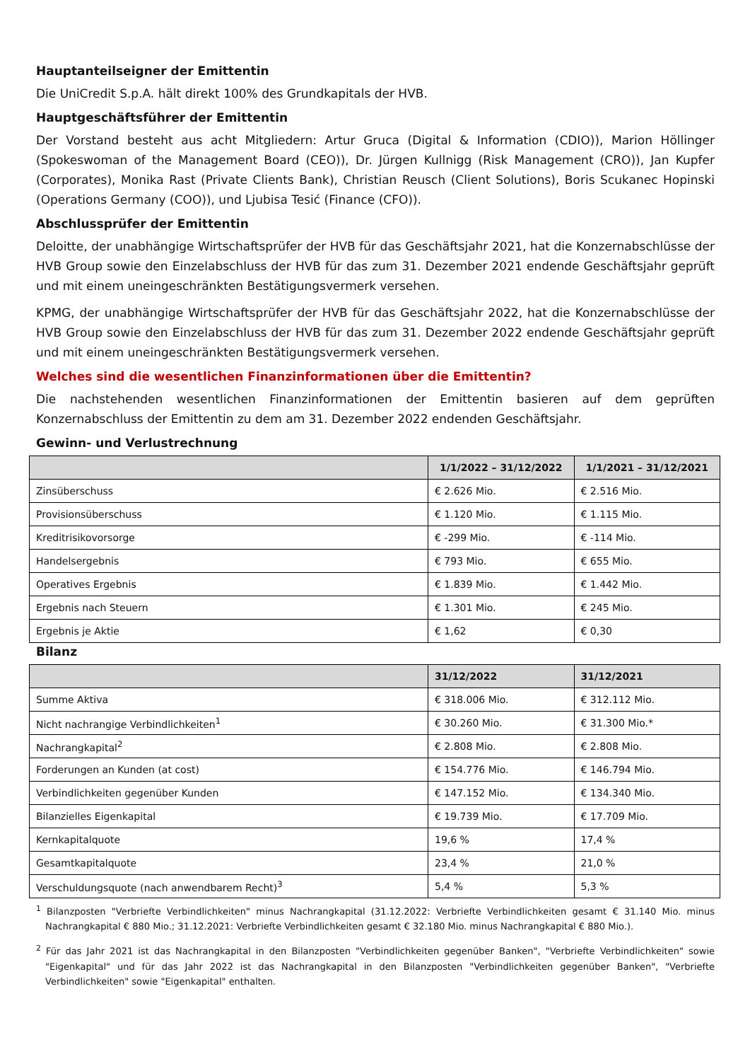Hauptanteilseigner der Emittentin
Die UniCredit S.p.A. hält direkt 100% des Grundkapitals der HVB.
Hauptgeschäftsführer der Emittentin
Der Vorstand besteht aus acht Mitgliedern: Artur Gruca (Digital & Information (CDIO)), Marion Höllinger (Spokeswoman of the Management Board (CEO)), Dr. Jürgen Kullnigg (Risk Management (CRO)), Jan Kupfer (Corporates), Monika Rast (Private Clients Bank), Christian Reusch (Client Solutions), Boris Scukanec Hopinski (Operations Germany (COO)), und Ljubisa Tesić (Finance (CFO)).
Abschlussprüfer der Emittentin
Deloitte, der unabhängige Wirtschaftsprüfer der HVB für das Geschäftsjahr 2021, hat die Konzernabschlüsse der HVB Group sowie den Einzelabschluss der HVB für das zum 31. Dezember 2021 endende Geschäftsjahr geprüft und mit einem uneingeschränkten Bestätigungsvermerk versehen.
KPMG, der unabhängige Wirtschaftsprüfer der HVB für das Geschäftsjahr 2022, hat die Konzernabschlüsse der HVB Group sowie den Einzelabschluss der HVB für das zum 31. Dezember 2022 endende Geschäftsjahr geprüft und mit einem uneingeschränkten Bestätigungsvermerk versehen.
Welches sind die wesentlichen Finanzinformationen über die Emittentin?
Die nachstehenden wesentlichen Finanzinformationen der Emittentin basieren auf dem geprüften Konzernabschluss der Emittentin zu dem am 31. Dezember 2022 endenden Geschäftsjahr.
Gewinn- und Verlustrechnung
| | 1/1/2022 – 31/12/2022 | 1/1/2021 – 31/12/2021 |
| --- | --- | --- |
| Zinsüberschuss | € 2.626 Mio. | € 2.516 Mio. |
| Provisionsüberschuss | € 1.120 Mio. | € 1.115 Mio. |
| Kreditrisikovorsorge | € -299 Mio. | € -114 Mio. |
| Handelsergebnis | € 793 Mio. | € 655 Mio. |
| Operatives Ergebnis | € 1.839 Mio. | € 1.442 Mio. |
| Ergebnis nach Steuern | € 1.301 Mio. | € 245 Mio. |
| Ergebnis je Aktie | € 1,62 | € 0,30 |
Bilanz
| | 31/12/2022 | 31/12/2021 |
| --- | --- | --- |
| Summe Aktiva | € 318.006 Mio. | € 312.112 Mio. |
| Nicht nachrangige Verbindlichkeiten<sup>1</sup> | € 30.260 Mio. | € 31.300 Mio.* |
| Nachrangkapital<sup>2</sup> | € 2.808 Mio. | € 2.808 Mio. |
| Forderungen an Kunden (at cost) | € 154.776 Mio. | € 146.794 Mio. |
| Verbindlichkeiten gegenüber Kunden | € 147.152 Mio. | € 134.340 Mio. |
| Bilanzielles Eigenkapital | € 19.739 Mio. | € 17.709 Mio. |
| Kernkapitalquote | 19,6 % | 17,4 % |
| Gesamtkapitalquote | 23,4 % | 21,0 % |
| Verschuldungsquote (nach anwendbarem Recht)<sup>3</sup> | 5,4 % | 5,3 % |
<sup>1</sup> Bilanzposten "Verbriefte Verbindlichkeiten" minus Nachrangkapital (31.12.2022: Verbriefte Verbindlichkeiten gesamt € 31.140 Mio. minus Nachrangkapital € 880 Mio.; 31.12.2021: Verbriefte Verbindlichkeiten gesamt € 32.180 Mio. minus Nachrangkapital € 880 Mio.).
<sup>2</sup> Für das Jahr 2021 ist das Nachrangkapital in den Bilanzposten "Verbindlichkeiten gegenüber Banken", "Verbriefte Verbindlichkeiten" sowie "Eigenkapital" und für das Jahr 2022 ist das Nachrangkapital in den Bilanzposten "Verbindlichkeiten gegenüber Banken", "Verbriefte Verbindlichkeiten" sowie "Eigenkapital" enthalten.